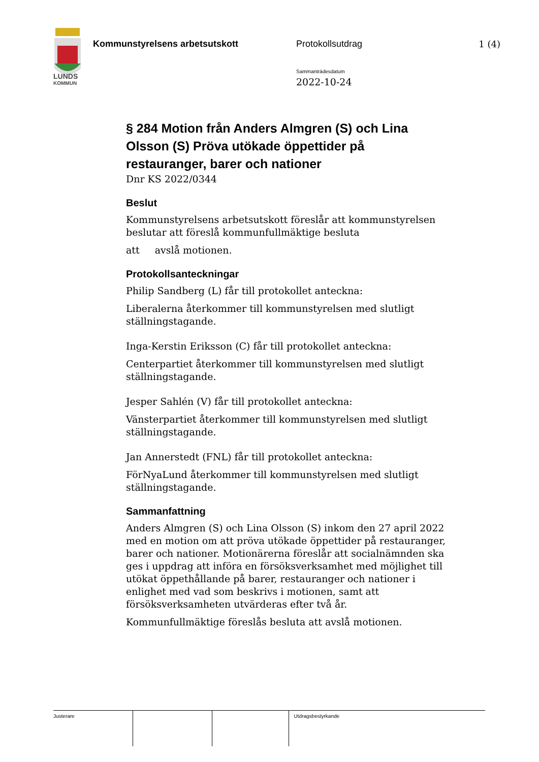LUNDS
KOMMUN
Kommunstyrelsens arbetsutskott Protokollsutdrag
Sammanträdesdatum
2022-10-24
1 (4)
§ 284 Motion från Anders Almgren (S) och Lina Olsson (S) Pröva utökade öppettider på restauranger, barer och nationer
Dnr KS 2022/0344
Beslut
Kommunstyrelsens arbetsutskott föreslår att kommunstyrelsen beslutar att föreslå kommunfullmäktige besluta
att avslå motionen.
Protokollsanteckningar
Philip Sandberg (L) får till protokollet anteckna:
Liberalerna återkommer till kommunstyrelsen med slutligt ställningstagande.
Inga-Kerstin Eriksson (C) får till protokollet anteckna:
Centerpartiet återkommer till kommunstyrelsen med slutligt ställningstagande.
Jesper Sahlén (V) får till protokollet anteckna:
Vänsterpartiet återkommer till kommunstyrelsen med slutligt ställningstagande.
Jan Annerstedt (FNL) får till protokollet anteckna:
FörNyaLund återkommer till kommunstyrelsen med slutligt ställningstagande.
Sammanfattning
Anders Almgren (S) och Lina Olsson (S) inkom den 27 april 2022 med en motion om att pröva utökade öppettider på restauranger, barer och nationer. Motionärerna föreslår att socialnämnden ska ges i uppdrag att införa en försöksverksamhet med möjlighet till utökat öppethållande på barer, restauranger och nationer i enlighet med vad som beskrivs i motionen, samt att försöksverksamheten utvärderas efter två år.
Kommunfullmäktige föreslås besluta att avslå motionen.
Justerare Utdragsbestyrkande